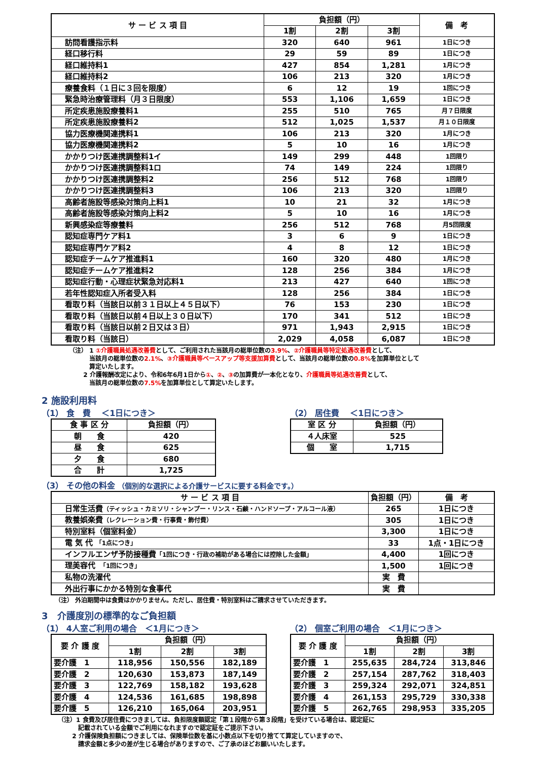| サ ー ビ ス 項 目 | 負担額（円） | | | 備 考 |
| --- | --- | --- | --- | --- |
| | 1割 | 2割 | 3割 | |
| 訪問看護指示料 | 320 | 640 | 961 | 1日につき |
| 経口移行料 | 29 | 59 | 89 | 1日につき |
| 経口維持料1 | 427 | 854 | 1,281 | 1月につき |
| 経口維持料2 | 106 | 213 | 320 | 1月につき |
| 療養食料（１日に３回を限度） | 6 | 12 | 19 | 1回につき |
| 緊急時治療管理料（月３日限度） | 553 | 1,106 | 1,659 | 1日につき |
| 所定疾患施設療養料1 | 255 | 510 | 765 | 月７日限度 |
| 所定疾患施設療養料2 | 512 | 1,025 | 1,537 | 月１０日限度 |
| 協力医療機関連携料1 | 106 | 213 | 320 | 1月につき |
| 協力医療機関連携料2 | 5 | 10 | 16 | 1月につき |
| かかりつけ医連携調整料1イ | 149 | 299 | 448 | 1回限り |
| かかりつけ医連携調整料1ロ | 74 | 149 | 224 | 1回限り |
| かかりつけ医連携調整料2 | 256 | 512 | 768 | 1回限り |
| かかりつけ医連携調整料3 | 106 | 213 | 320 | 1回限り |
| 高齢者施設等感染対策向上料1 | 10 | 21 | 32 | 1月につき |
| 高齢者施設等感染対策向上料2 | 5 | 10 | 16 | 1月につき |
| 新興感染症等療養料 | 256 | 512 | 768 | 月5回限度 |
| 認知症専門ケア料1 | 3 | 6 | 9 | 1日につき |
| 認知症専門ケア料2 | 4 | 8 | 12 | 1日につき |
| 認知症チームケア推進料1 | 160 | 320 | 480 | 1月につき |
| 認知症チームケア推進料2 | 128 | 256 | 384 | 1月につき |
| 認知症行動・心理症状緊急対応料1 | 213 | 427 | 640 | 1回につき |
| 若年性認知症入所者受入料 | 128 | 256 | 384 | 1日につき |
| 看取り料（当該日以前３１日以上４５日以下） | 76 | 153 | 230 | 1日につき |
| 看取り料（当該日以前４日以上３０日以下） | 170 | 341 | 512 | 1日につき |
| 看取り料（当該日以前２日又は３日） | 971 | 1,943 | 2,915 | 1日につき |
| 看取り料（当該日） | 2,029 | 4,058 | 6,087 | 1日につき |
（注） 1 ①介護職員処遇改善費として、ご利用された当該月の総単位数の3.9%、②介護職員等特定処遇改善費として、
　　　 当該月の総単位数の2.1%、③介護職員等ベースアップ等支援加算費として、当該月の総単位数の0.8% を加算単位として
　　　 算定いたします。
　　 2 介護報酬改定により、令和6年6月1日から①、②、③の加算費が一本化となり、介護職員等処遇改善費として、
　　　 当該月の総単位数の7.5% を加算単位として算定いたします。
2 施設利用料
（1） 食　費　 ＜1日につき＞
| 食 事 区 分 | 負担額（円） |
| --- | --- |
| 朝 食 | 420 |
| 昼 食 | 625 |
| 夕 食 | 680 |
| 合 計 | 1,725 |
（2） 居住費　 ＜1日につき＞
| 室 区 分 | 負担額（円） |
| --- | --- |
| ４人床室 | 525 |
| 個 室 | 1,715 |
（3） その他の料金 （個別的な選択による介護サービスに要する料金です。）
| サ ー ビ ス 項 目 | 負担額（円） | 備 考 |
| --- | --- | --- |
| 日常生活費 （ティッシュ・カミソリ・シャンプー・リンス・石鹸・ハンドソープ・アルコール液） | 265 | 1日につき |
| 教養娯楽費 （レクレーション費・行事費・飾付費） | 305 | 1日につき |
| 特別室料（個室料金） | 3,300 | 1日につき |
| 電 気 代 「1点につき」 | 33 | 1点・1日につき |
| インフルエンザ予防接種費 「1回につき・行政の補助がある場合には控除した金額」 | 4,400 | 1回につき |
| 理美容代 「1回につき」 | 1,500 | 1回につき |
| 私物の洗濯代 | 実 費 | |
| 外出行事にかかる特別な食事代 | 実 費 | |
（注） 外泊期間中は食費はかかりません。ただし、居住費・特別室料はご請求させていただきます。
3　介護度別の標準的なご負担額
（1） 4人室ご利用の場合　＜1月につき＞
| 要 介 護 度 | 負担額（円） | | |
| --- | --- | --- | --- |
| | 1割 | 2割 | 3割 |
| 要介護 1 | 118,956 | 150,556 | 182,189 |
| 要介護 2 | 120,630 | 153,873 | 187,149 |
| 要介護 3 | 122,769 | 158,182 | 193,628 |
| 要介護 4 | 124,536 | 161,685 | 198,898 |
| 要介護 5 | 126,210 | 165,064 | 203,951 |
（2） 個室ご利用の場合　＜1月につき＞
| 要 介 護 度 | 負担額（円） | | |
| --- | --- | --- | --- |
| | 1割 | 2割 | 3割 |
| 要介護 1 | 255,635 | 284,724 | 313,846 |
| 要介護 2 | 257,154 | 287,762 | 318,403 |
| 要介護 3 | 259,324 | 292,071 | 324,851 |
| 要介護 4 | 261,153 | 295,729 | 330,338 |
| 要介護 5 | 262,765 | 298,953 | 335,205 |
（注）1 食費及び居住費につきましては、負担限度額認定「第１段階から第３段階」を受けている場合は、認定証に
　　　 記載されている金額でご利用になれますので認定証をご提示下さい。
　　 2 介護保険負担額につきましては、保険単位数を基に小数点以下を切り捨てて算定していますので、
　　　 請求金額と多少の差が生じる場合がありますので、ご了承のほどお願いいたします。